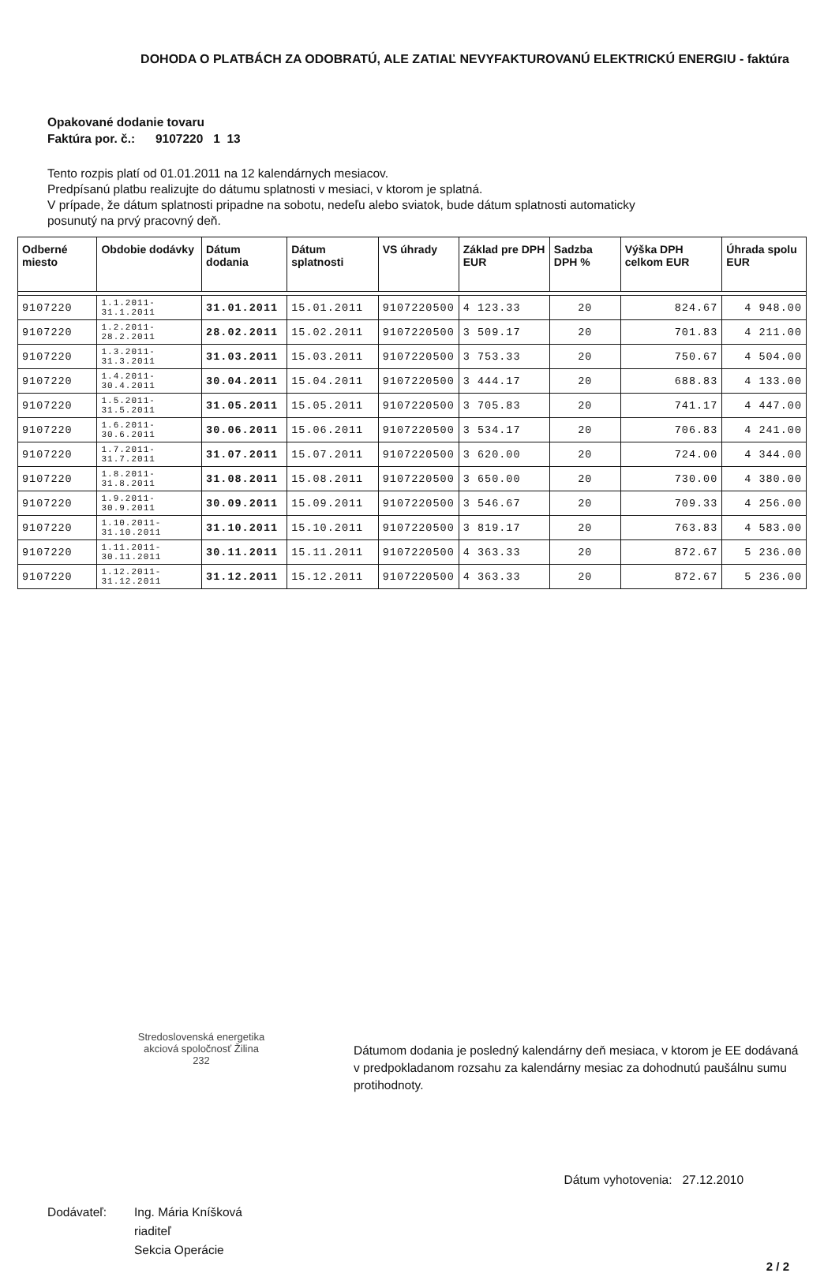DOHODA O PLATBÁCH ZA ODOBRATÚ, ALE ZATIAĽ NEVYFAKTUROVANÚ ELEKTRICKÚ ENERGIU - faktúra
Opakované dodanie tovaru
Faktúra por. č.: 9107220 1 13
Tento rozpis platí od 01.01.2011 na 12 kalendárnych mesiacov.
Predpísanú platbu realizujte do dátumu splatnosti v mesiaci, v ktorom je splatná.
V prípade, že dátum splatnosti pripadne na sobotu, nedeľu alebo sviatok, bude dátum splatnosti automaticky
posunutý na prvý pracovný deň.
| Odberné miesto | Obdobie dodávky | Dátum dodania | Dátum splatnosti | VS úhrady | Základ pre DPH EUR | Sadzba DPH % | Výška DPH celkom EUR | Úhrada spolu EUR |
| --- | --- | --- | --- | --- | --- | --- | --- | --- |
| 9107220 | 1.1.2011-31.1.2011 | 31.01.2011 | 15.01.2011 | 9107220500 | 4 123.33 | 20 | 824.67 | 4 948.00 |
| 9107220 | 1.2.2011-28.2.2011 | 28.02.2011 | 15.02.2011 | 9107220500 | 3 509.17 | 20 | 701.83 | 4 211.00 |
| 9107220 | 1.3.2011-31.3.2011 | 31.03.2011 | 15.03.2011 | 9107220500 | 3 753.33 | 20 | 750.67 | 4 504.00 |
| 9107220 | 1.4.2011-30.4.2011 | 30.04.2011 | 15.04.2011 | 9107220500 | 3 444.17 | 20 | 688.83 | 4 133.00 |
| 9107220 | 1.5.2011-31.5.2011 | 31.05.2011 | 15.05.2011 | 9107220500 | 3 705.83 | 20 | 741.17 | 4 447.00 |
| 9107220 | 1.6.2011-30.6.2011 | 30.06.2011 | 15.06.2011 | 9107220500 | 3 534.17 | 20 | 706.83 | 4 241.00 |
| 9107220 | 1.7.2011-31.7.2011 | 31.07.2011 | 15.07.2011 | 9107220500 | 3 620.00 | 20 | 724.00 | 4 344.00 |
| 9107220 | 1.8.2011-31.8.2011 | 31.08.2011 | 15.08.2011 | 9107220500 | 3 650.00 | 20 | 730.00 | 4 380.00 |
| 9107220 | 1.9.2011-30.9.2011 | 30.09.2011 | 15.09.2011 | 9107220500 | 3 546.67 | 20 | 709.33 | 4 256.00 |
| 9107220 | 1.10.2011-31.10.2011 | 31.10.2011 | 15.10.2011 | 9107220500 | 3 819.17 | 20 | 763.83 | 4 583.00 |
| 9107220 | 1.11.2011-30.11.2011 | 30.11.2011 | 15.11.2011 | 9107220500 | 4 363.33 | 20 | 872.67 | 5 236.00 |
| 9107220 | 1.12.2011-31.12.2011 | 31.12.2011 | 15.12.2011 | 9107220500 | 4 363.33 | 20 | 872.67 | 5 236.00 |
Stredoslovenská energetika
akciová spoločnosť Žilina
232
Dátumom dodania je posledný kalendárny deň mesiaca, v ktorom je EE dodávaná v predpokladanom rozsahu za kalendárny mesiac za dohodnutú paušálnu sumu protihodnoty.
Dátum vyhotovenia: 27.12.2010
Dodávateľ: Ing. Mária Kníšková
riaditeľ
Sekcia Operácie
2 / 2